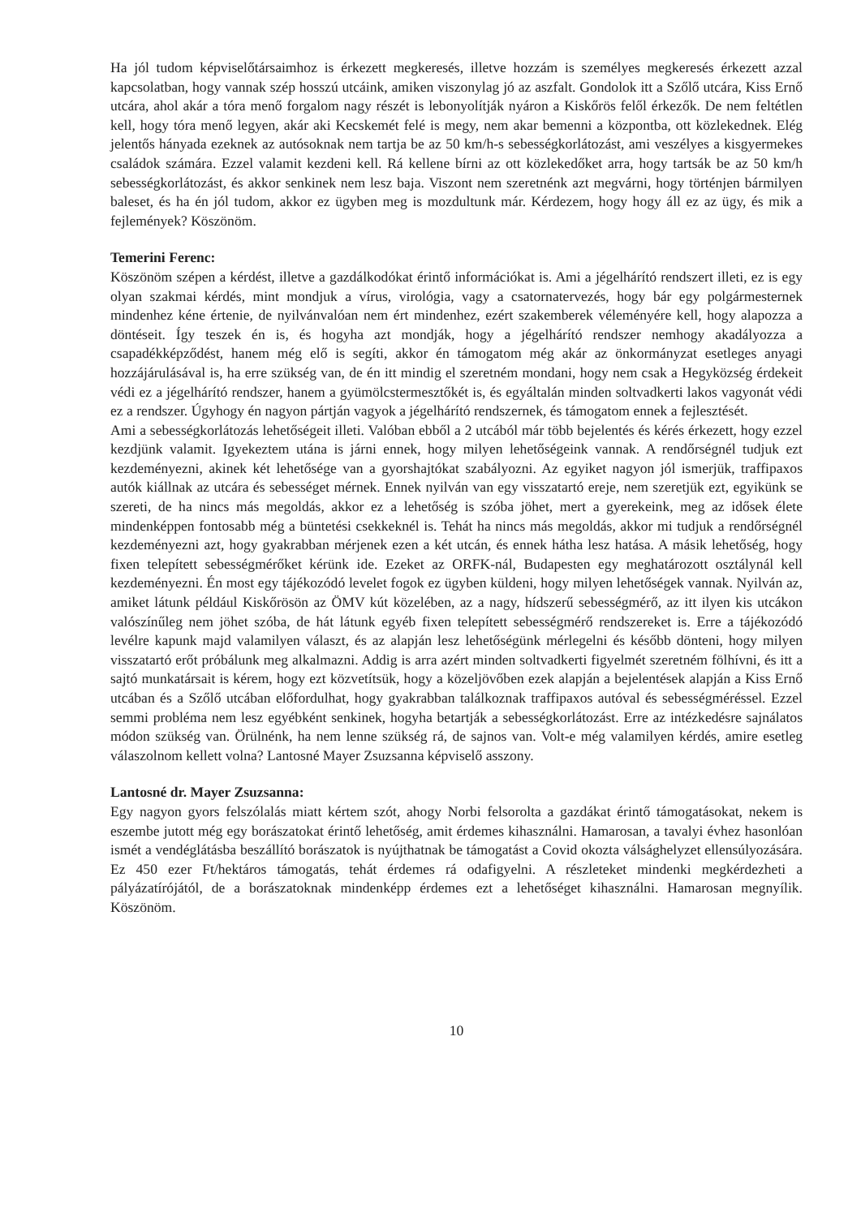Ha jól tudom képviselőtársaimhoz is érkezett megkeresés, illetve hozzám is személyes megkeresés érkezett azzal kapcsolatban, hogy vannak szép hosszú utcáink, amiken viszonylag jó az aszfalt. Gondolok itt a Szőlő utcára, Kiss Ernő utcára, ahol akár a tóra menő forgalom nagy részét is lebonyolítják nyáron a Kiskőrös felől érkezők. De nem feltétlen kell, hogy tóra menő legyen, akár aki Kecskemét felé is megy, nem akar bemenni a központba, ott közlekednek. Elég jelentős hányada ezeknek az autósoknak nem tartja be az 50 km/h-s sebességkorlátozást, ami veszélyes a kisgyermekes családok számára. Ezzel valamit kezdeni kell. Rá kellene bírni az ott közlekedőket arra, hogy tartsák be az 50 km/h sebességkorlátozást, és akkor senkinek nem lesz baja. Viszont nem szeretnénk azt megvárni, hogy történjen bármilyen baleset, és ha én jól tudom, akkor ez ügyben meg is mozdultunk már. Kérdezem, hogy hogy áll ez az ügy, és mik a fejlemények? Köszönöm.
Temerini Ferenc:
Köszönöm szépen a kérdést, illetve a gazdálkodókat érintő információkat is. Ami a jégelhárító rendszert illeti, ez is egy olyan szakmai kérdés, mint mondjuk a vírus, virológia, vagy a csatornatervezés, hogy bár egy polgármesternek mindenhez kéne értenie, de nyilvánvalóan nem ért mindenhez, ezért szakemberek véleményére kell, hogy alapozza a döntéseit. Így teszek én is, és hogyha azt mondják, hogy a jégelhárító rendszer nemhogy akadályozza a csapadékképződést, hanem még elő is segíti, akkor én támogatom még akár az önkormányzat esetleges anyagi hozzájárulásával is, ha erre szükség van, de én itt mindig el szeretném mondani, hogy nem csak a Hegyközség érdekeit védi ez a jégelhárító rendszer, hanem a gyümölcstermesztőkét is, és egyáltalán minden soltvadkerti lakos vagyonát védi ez a rendszer. Úgyhogy én nagyon pártján vagyok a jégelhárító rendszernek, és támogatom ennek a fejlesztését.
Ami a sebességkorlátozás lehetőségeit illeti. Valóban ebből a 2 utcából már több bejelentés és kérés érkezett, hogy ezzel kezdjünk valamit. Igyekeztem utána is járni ennek, hogy milyen lehetőségeink vannak. A rendőrségnél tudjuk ezt kezdeményezni, akinek két lehetősége van a gyorshajtókat szabályozni. Az egyiket nagyon jól ismerjük, traffipaxos autók kiállnak az utcára és sebességet mérnek. Ennek nyilván van egy visszatartó ereje, nem szeretjük ezt, egyikünk se szereti, de ha nincs más megoldás, akkor ez a lehetőség is szóba jöhet, mert a gyerekeink, meg az idősek élete mindenképpen fontosabb még a büntetési csekkeknél is. Tehát ha nincs más megoldás, akkor mi tudjuk a rendőrségnél kezdeményezni azt, hogy gyakrabban mérjenek ezen a két utcán, és ennek hátha lesz hatása. A másik lehetőség, hogy fixen telepített sebességmérőket kérünk ide. Ezeket az ORFK-nál, Budapesten egy meghatározott osztálynál kell kezdeményezni. Én most egy tájékozódó levelet fogok ez ügyben küldeni, hogy milyen lehetőségek vannak. Nyilván az, amiket látunk például Kiskőrösön az ÖMV kút közelében, az a nagy, hídszerű sebességmérő, az itt ilyen kis utcákon valószínűleg nem jöhet szóba, de hát látunk egyéb fixen telepített sebességmérő rendszereket is. Erre a tájékozódó levélre kapunk majd valamilyen választ, és az alapján lesz lehetőségünk mérlegelni és később dönteni, hogy milyen visszatartó erőt próbálunk meg alkalmazni. Addig is arra azért minden soltvadkerti figyelmét szeretném fölhívni, és itt a sajtó munkatársait is kérem, hogy ezt közvetítsük, hogy a közeljövőben ezek alapján a bejelentések alapján a Kiss Ernő utcában és a Szőlő utcában előfordulhat, hogy gyakrabban találkoznak traffipaxos autóval és sebességméréssel. Ezzel semmi probléma nem lesz egyébként senkinek, hogyha betartják a sebességkorlátozást. Erre az intézkedésre sajnálatos módon szükség van. Örülnénk, ha nem lenne szükség rá, de sajnos van. Volt-e még valamilyen kérdés, amire esetleg válaszolnom kellett volna? Lantosné Mayer Zsuzsanna képviselő asszony.
Lantosné dr. Mayer Zsuzsanna:
Egy nagyon gyors felszólalás miatt kértem szót, ahogy Norbi felsorolta a gazdákat érintő támogatásokat, nekem is eszembe jutott még egy borászatokat érintő lehetőség, amit érdemes kihasználni. Hamarosan, a tavalyi évhez hasonlóan ismét a vendéglátásba beszállító borászatok is nyújthatnak be támogatást a Covid okozta válsághelyzet ellensúlyozására. Ez 450 ezer Ft/hektáros támogatás, tehát érdemes rá odafigyelni. A részleteket mindenki megkérdezheti a pályázatírójától, de a borászatoknak mindenképp érdemes ezt a lehetőséget kihasználni. Hamarosan megnyílik. Köszönöm.
10